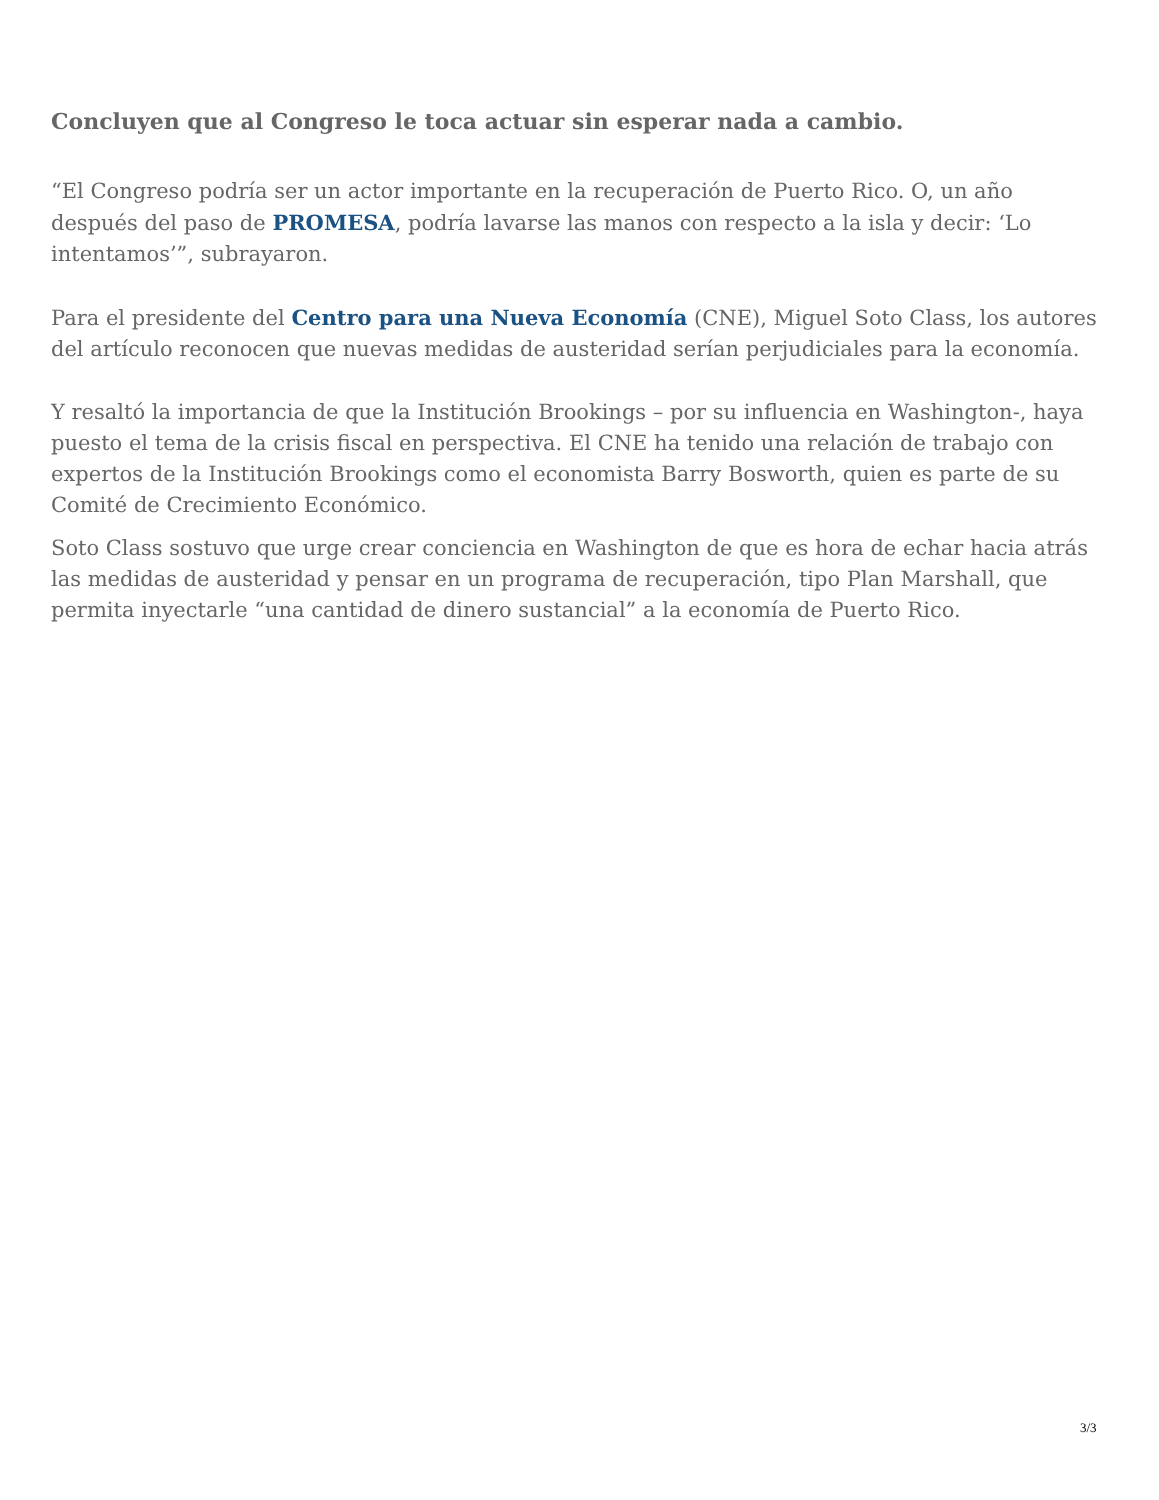Concluyen que al Congreso le toca actuar sin esperar nada a cambio.
“El Congreso podría ser un actor importante en la recuperación de Puerto Rico. O, un año después del paso de PROMESA, podría lavarse las manos con respecto a la isla y decir: ‘Lo intentamos’”, subrayaron.
Para el presidente del Centro para una Nueva Economía (CNE), Miguel Soto Class, los autores del artículo reconocen que nuevas medidas de austeridad serían perjudiciales para la economía.
Y resaltó la importancia de que la Institución Brookings – por su influencia en Washington-, haya puesto el tema de la crisis fiscal en perspectiva. El CNE ha tenido una relación de trabajo con expertos de la Institución Brookings como el economista Barry Bosworth, quien es parte de su Comité de Crecimiento Económico.
Soto Class sostuvo que urge crear conciencia en Washington de que es hora de echar hacia atrás las medidas de austeridad y pensar en un programa de recuperación, tipo Plan Marshall, que permita inyectarle “una cantidad de dinero sustancial” a la economía de Puerto Rico.
3/3